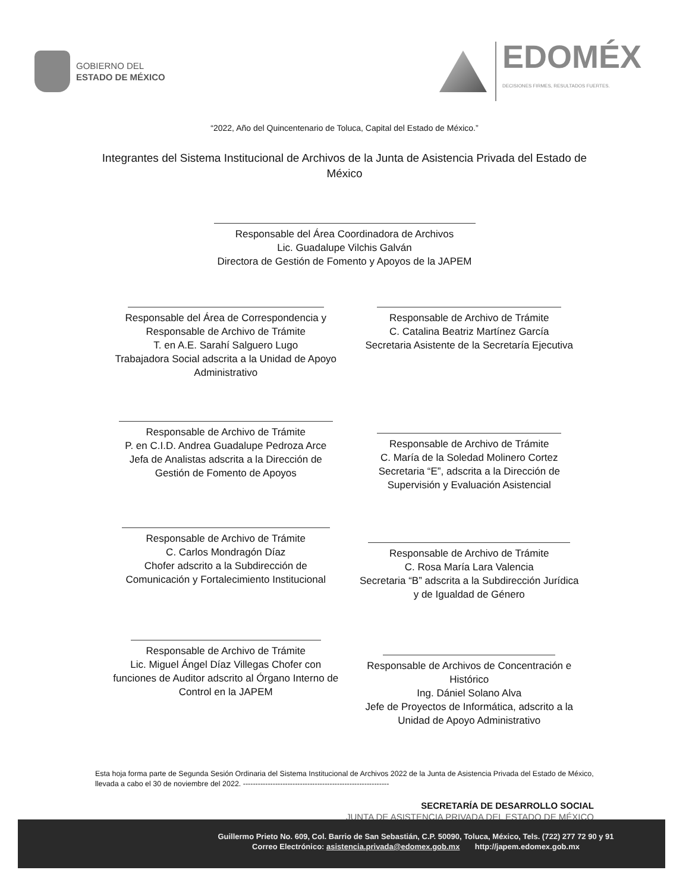GOBIERNO DEL
ESTADO DE MÉXICO
EDOMÉX
DECISIONES FIRMES, RESULTADOS FUERTES.
“2022, Año del Quincentenario de Toluca, Capital del Estado de México.”
Integrantes del Sistema Institucional de Archivos de la Junta de Asistencia Privada del Estado de México
Responsable del Área Coordinadora de Archivos
Lic. Guadalupe Vilchis Galván
Directora de Gestión de Fomento y Apoyos de la JAPEM
Responsable del Área de Correspondencia y Responsable de Archivo de Trámite
T. en A.E. Sarahí Salguero Lugo
Trabajadora Social adscrita a la Unidad de Apoyo Administrativo
Responsable de Archivo de Trámite
C. Catalina Beatriz Martínez García
Secretaria Asistente de la Secretaría Ejecutiva
Responsable de Archivo de Trámite
P. en C.I.D. Andrea Guadalupe Pedroza Arce
Jefa de Analistas adscrita a la Dirección de Gestión de Fomento de Apoyos
Responsable de Archivo de Trámite
C. María de la Soledad Molinero Cortez
Secretaria “E”, adscrita a la Dirección de Supervisión y Evaluación Asistencial
Responsable de Archivo de Trámite
C. Carlos Mondragón Díaz
Chofer adscrito a la Subdirección de Comunicación y Fortalecimiento Institucional
Responsable de Archivo de Trámite
C. Rosa María Lara Valencia
Secretaria “B” adscrita a la Subdirección Jurídica y de Igualdad de Género
Responsable de Archivo de Trámite
Lic. Miguel Ángel Díaz Villegas Chofer con funciones de Auditor adscrito al Órgano Interno de Control en la JAPEM
Responsable de Archivos de Concentración e Histórico
Ing. Dániel Solano Alva
Jefe de Proyectos de Informática, adscrito a la Unidad de Apoyo Administrativo
Esta hoja forma parte de Segunda Sesión Ordinaria del Sistema Institucional de Archivos 2022 de la Junta de Asistencia Privada del Estado de México, llevada a cabo el 30 de noviembre del 2022. -----------------------------------------------------------
SECRETARÍA DE DESARROLLO SOCIAL
JUNTA DE ASISTENCIA PRIVADA DEL ESTADO DE MÉXICO
Guillermo Prieto No. 609, Col. Barrio de San Sebastián, C.P. 50090, Toluca, México, Tels. (722) 277 72 90 y 91
Correo Electrónico: asistencia.privada@edomex.gob.mx http://japem.edomex.gob.mx